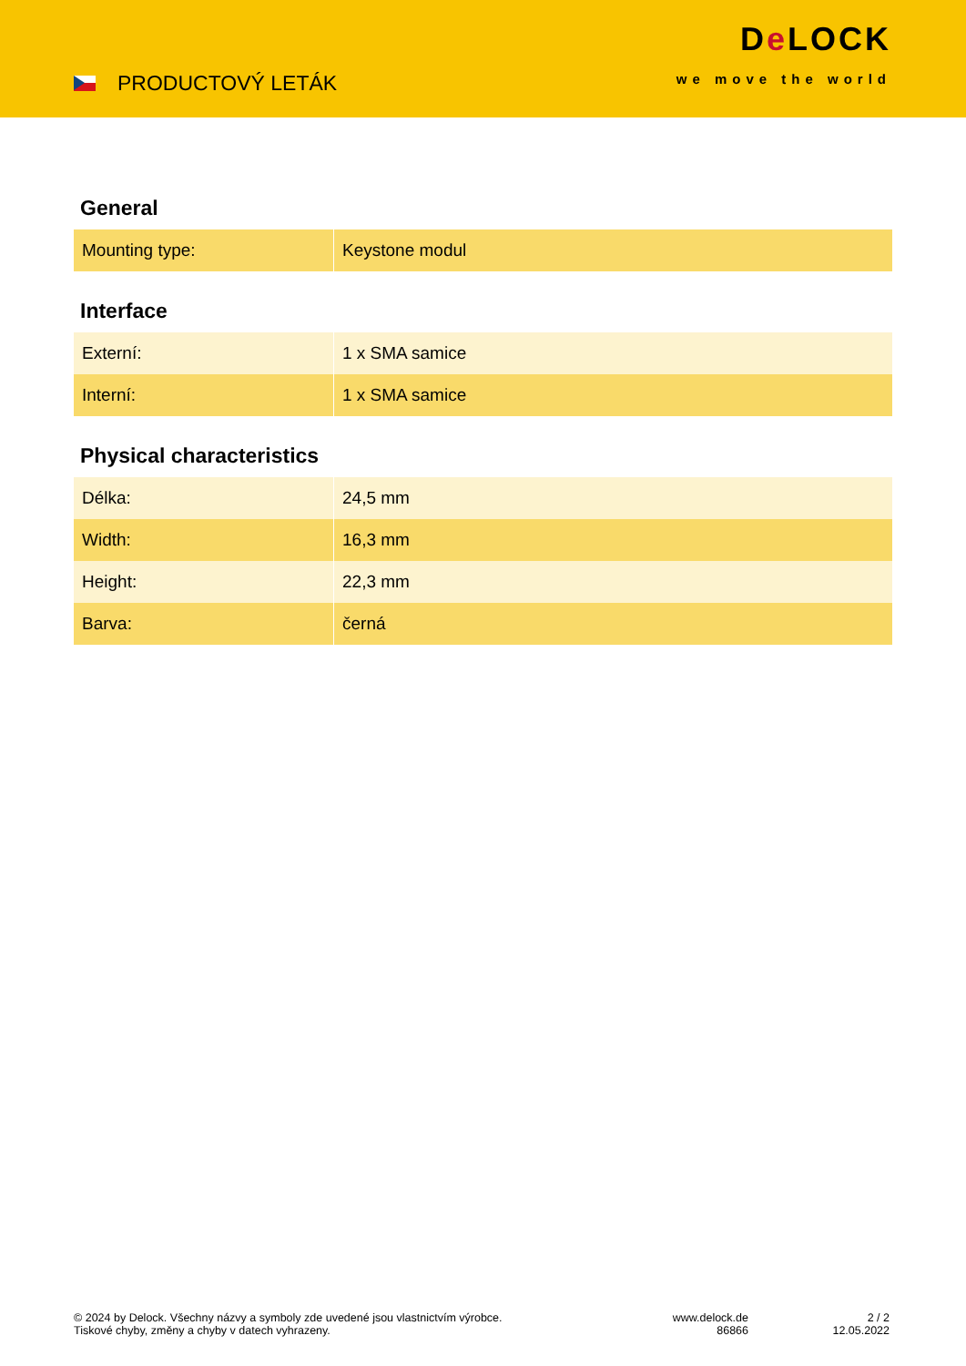PRODUCTOVÝ LETÁK
De LOCK
we move the world
General
| Mounting type: | Keystone modul |
Interface
| Externí: | 1 x SMA samice |
| Interní: | 1 x SMA samice |
Physical characteristics
| Délka: | 24,5 mm |
| Width: | 16,3 mm |
| Height: | 22,3 mm |
| Barva: | černá |
© 2024 by Delock. Všechny názvy a symboly zde uvedené jsou vlastnictvím výrobce.
Tiskové chyby, změny a chyby v datech vyhrazeny.
www.delock.de
86866
2 / 2
12.05.2022